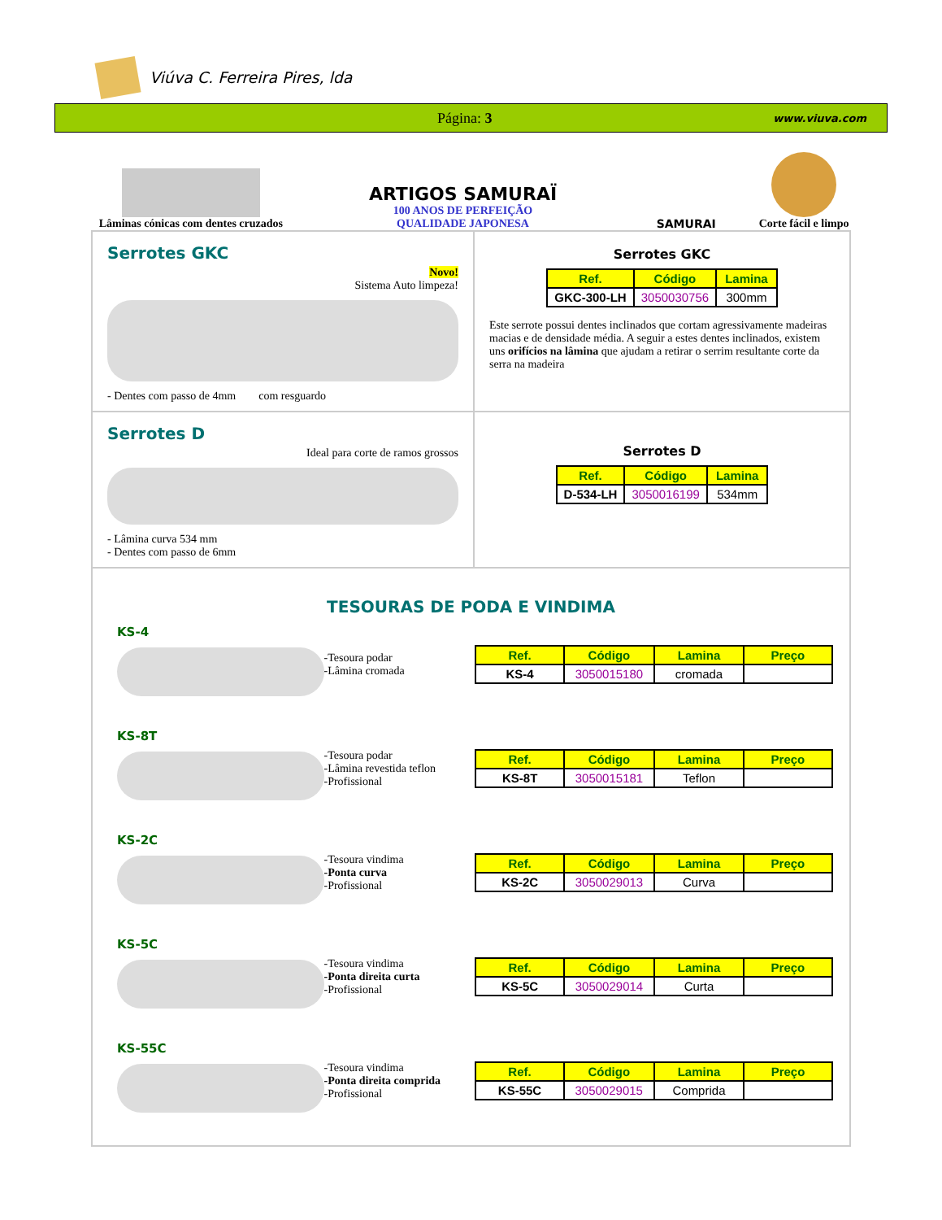Viúva C. Ferreira Pires, lda
Página: 3 www.viuva.com
Lâminas cónicas com dentes cruzados
ARTIGOS SAMURAÏ
100 ANOS DE PERFEIÇÃO
QUALIDADE JAPONESA
SAMURAI
Corte fácil e limpo
Serrotes GKC
Novo!
Sistema Auto limpeza!
- Dentes com passo de 4mm com resguardo
Serrotes GKC
| Ref. | Código | Lamina |
| --- | --- | --- |
| GKC-300-LH | 3050030756 | 300mm |
Este serrote possui dentes inclinados que cortam agressivamente madeiras macias e de densidade média. A seguir a estes dentes inclinados, existem uns orifícios na lâmina que ajudam a retirar o serrim resultante corte da serra na madeira
Serrotes D
Ideal para corte de ramos grossos
- Lâmina curva 534 mm
- Dentes com passo de 6mm
Serrotes D
| Ref. | Código | Lamina |
| --- | --- | --- |
| D-534-LH | 3050016199 | 534mm |
TESOURAS DE PODA E VINDIMA
KS-4
-Tesoura podar
-Lâmina cromada
| Ref. | Código | Lamina | Preço |
| --- | --- | --- | --- |
| KS-4 | 3050015180 | cromada | |
KS-8T
-Tesoura podar
-Lâmina revestida teflon
-Profissional
| Ref. | Código | Lamina | Preço |
| --- | --- | --- | --- |
| KS-8T | 3050015181 | Teflon | |
KS-2C
-Tesoura vindima
-Ponta curva
-Profissional
| Ref. | Código | Lamina | Preço |
| --- | --- | --- | --- |
| KS-2C | 3050029013 | Curva | |
KS-5C
-Tesoura vindima
-Ponta direita curta
-Profissional
| Ref. | Código | Lamina | Preço |
| --- | --- | --- | --- |
| KS-5C | 3050029014 | Curta | |
KS-55C
-Tesoura vindima
-Ponta direita comprida
-Profissional
| Ref. | Código | Lamina | Preço |
| --- | --- | --- | --- |
| KS-55C | 3050029015 | Comprida | |